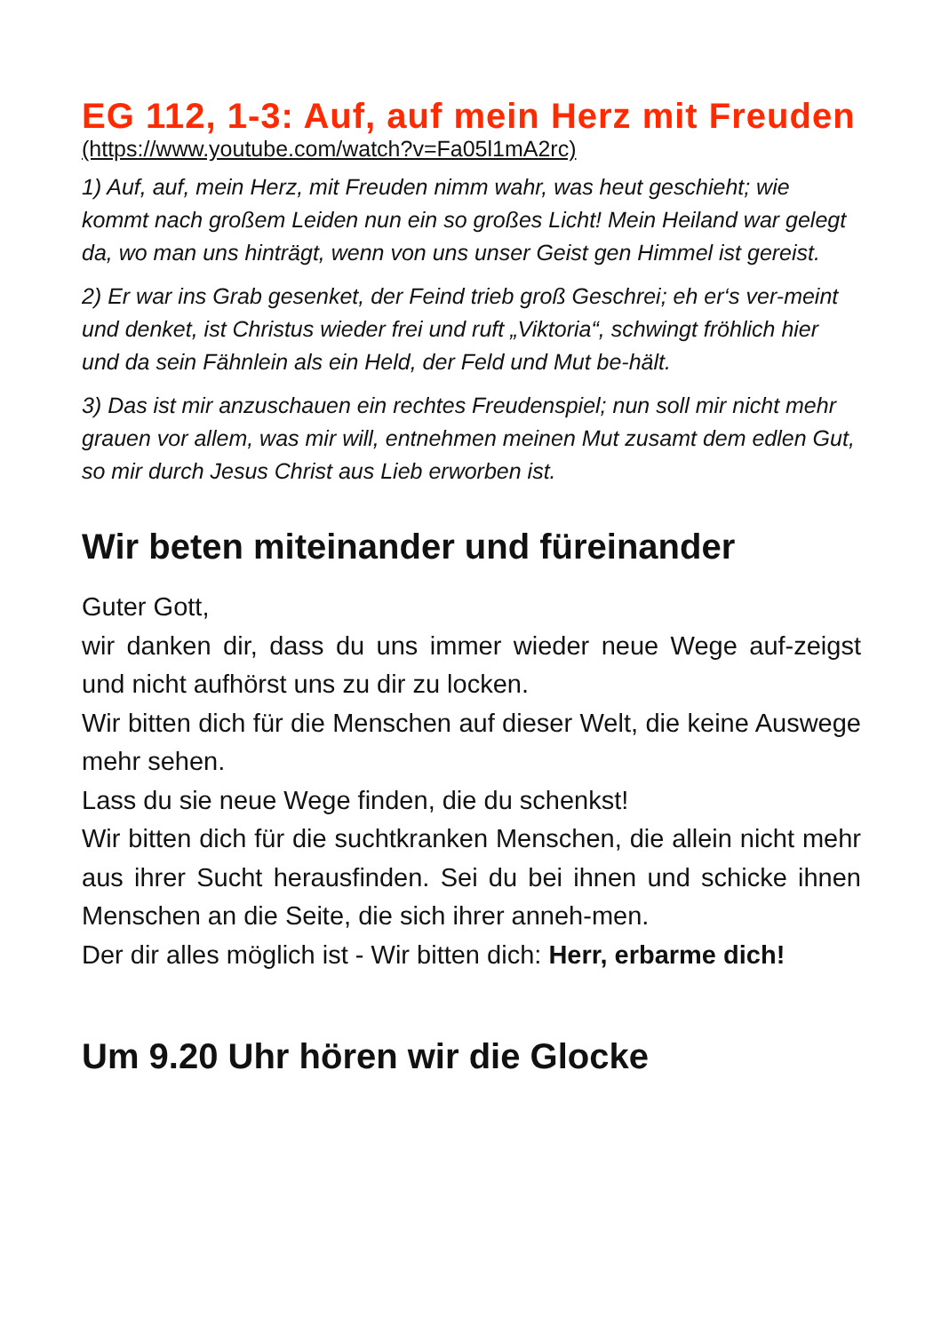EG 112, 1-3: Auf, auf mein Herz mit Freuden
(https://www.youtube.com/watch?v=Fa05l1mA2rc)
1) Auf, auf, mein Herz, mit Freuden nimm wahr, was heut geschieht; wie kommt nach großem Leiden nun ein so großes Licht! Mein Heiland war gelegt da, wo man uns hinträgt, wenn von uns unser Geist gen Himmel ist gereist.
2) Er war ins Grab gesenket, der Feind trieb groß Geschrei; eh er‘s ver-meint und denket, ist Christus wieder frei und ruft „Viktoria“, schwingt fröhlich hier und da sein Fähnlein als ein Held, der Feld und Mut be-hält.
3) Das ist mir anzuschauen ein rechtes Freudenspiel; nun soll mir nicht mehr grauen vor allem, was mir will, entnehmen meinen Mut zusamt dem edlen Gut, so mir durch Jesus Christ aus Lieb erworben ist.
Wir beten miteinander und füreinander
Guter Gott,
wir danken dir, dass du uns immer wieder neue Wege auf-zeigst und nicht aufhörst uns zu dir zu locken.
Wir bitten dich für die Menschen auf dieser Welt, die keine Auswege mehr sehen.
Lass du sie neue Wege finden, die du schenkst!
Wir bitten dich für die suchtkranken Menschen, die allein nicht mehr aus ihrer Sucht herausfinden. Sei du bei ihnen und schicke ihnen Menschen an die Seite, die sich ihrer anneh-men.
Der dir alles möglich ist - Wir bitten dich: Herr, erbarme dich!
Um 9.20 Uhr hören wir die Glocke